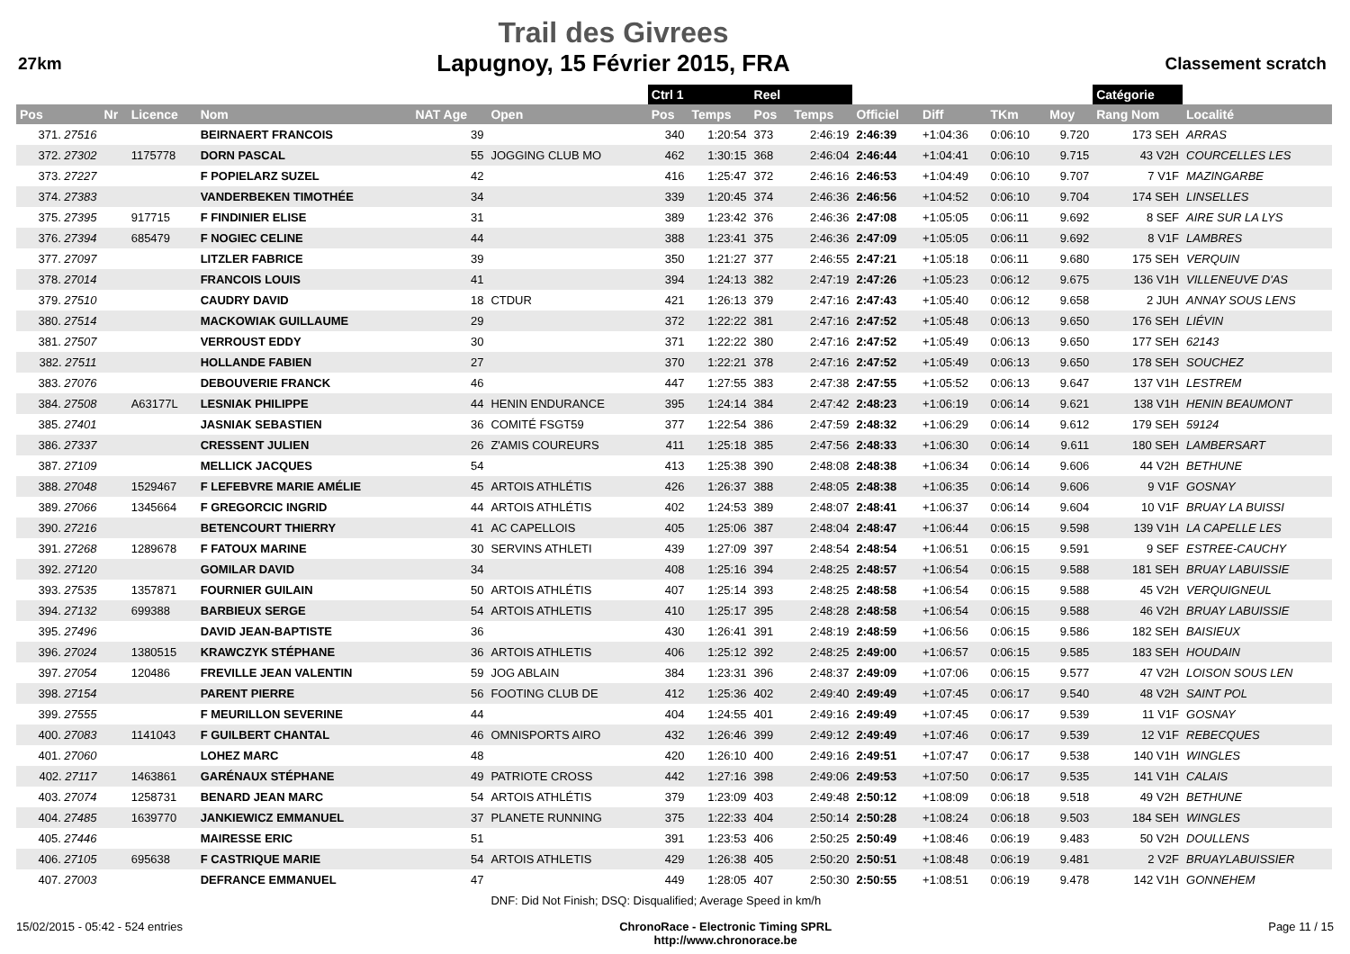27km
Trail des Givrees
Lapugnoy, 15 Février 2015, FRA
Classement scratch
| | | | | | | Ctrl 1 | | Reel | | | | | | Catégorie | |
| --- | --- | --- | --- | --- | --- | --- | --- | --- | --- | --- | --- | --- | --- | --- | --- |
| Pos | Nr | Licence | Nom | NAT Age | Open | Pos | Temps | Pos | Temps | Officiel | Diff | TKm | Moy | Rang Nom | Localité |
| 371. 27516 | | | BEIRNAERT FRANCOIS | 39 | | 340 | 1:20:54 | 373 | 2:46:19 | 2:46:39 | +1:04:36 | 0:06:10 | 9.720 | 173 SEH | ARRAS |
| 372. 27302 | | 1175778 | DORN PASCAL | 55 | JOGGING CLUB MO | 462 | 1:30:15 | 368 | 2:46:04 | 2:46:44 | +1:04:41 | 0:06:10 | 9.715 | 43 V2H | COURCELLES LES |
| 373. 27227 | | | F POPIELARZ SUZEL | 42 | | 416 | 1:25:47 | 372 | 2:46:16 | 2:46:53 | +1:04:49 | 0:06:10 | 9.707 | 7 V1F | MAZINGARBE |
| 374. 27383 | | | VANDERBEKEN TIMOTHÉE | 34 | | 339 | 1:20:45 | 374 | 2:46:36 | 2:46:56 | +1:04:52 | 0:06:10 | 9.704 | 174 SEH | LINSELLES |
| 375. 27395 | | 917715 | F FINDINIER ELISE | 31 | | 389 | 1:23:42 | 376 | 2:46:36 | 2:47:08 | +1:05:05 | 0:06:11 | 9.692 | 8 SEF | AIRE SUR LA LYS |
| 376. 27394 | | 685479 | F NOGIEC CELINE | 44 | | 388 | 1:23:41 | 375 | 2:46:36 | 2:47:09 | +1:05:05 | 0:06:11 | 9.692 | 8 V1F | LAMBRES |
| 377. 27097 | | | LITZLER FABRICE | 39 | | 350 | 1:21:27 | 377 | 2:46:55 | 2:47:21 | +1:05:18 | 0:06:11 | 9.680 | 175 SEH | VERQUIN |
| 378. 27014 | | | FRANCOIS LOUIS | 41 | | 394 | 1:24:13 | 382 | 2:47:19 | 2:47:26 | +1:05:23 | 0:06:12 | 9.675 | 136 V1H | VILLENEUVE D'AS |
| 379. 27510 | | | CAUDRY DAVID | 18 | CTDUR | 421 | 1:26:13 | 379 | 2:47:16 | 2:47:43 | +1:05:40 | 0:06:12 | 9.658 | 2 JUH | ANNAY SOUS LENS |
| 380. 27514 | | | MACKOWIAK GUILLAUME | 29 | | 372 | 1:22:22 | 381 | 2:47:16 | 2:47:52 | +1:05:48 | 0:06:13 | 9.650 | 176 SEH | LIÉVIN |
| 381. 27507 | | | VERROUST EDDY | 30 | | 371 | 1:22:22 | 380 | 2:47:16 | 2:47:52 | +1:05:49 | 0:06:13 | 9.650 | 177 SEH | 62143 |
| 382. 27511 | | | HOLLANDE FABIEN | 27 | | 370 | 1:22:21 | 378 | 2:47:16 | 2:47:52 | +1:05:49 | 0:06:13 | 9.650 | 178 SEH | SOUCHEZ |
| 383. 27076 | | | DEBOUVERIE FRANCK | 46 | | 447 | 1:27:55 | 383 | 2:47:38 | 2:47:55 | +1:05:52 | 0:06:13 | 9.647 | 137 V1H | LESTREM |
| 384. 27508 | | A63177L | LESNIAK PHILIPPE | 44 | HENIN ENDURANCE | 395 | 1:24:14 | 384 | 2:47:42 | 2:48:23 | +1:06:19 | 0:06:14 | 9.621 | 138 V1H | HENIN BEAUMONT |
| 385. 27401 | | | JASNIAK SEBASTIEN | 36 | COMITÉ FSGT59 | 377 | 1:22:54 | 386 | 2:47:59 | 2:48:32 | +1:06:29 | 0:06:14 | 9.612 | 179 SEH | 59124 |
| 386. 27337 | | | CRESSENT JULIEN | 26 | Z'AMIS COUREURS | 411 | 1:25:18 | 385 | 2:47:56 | 2:48:33 | +1:06:30 | 0:06:14 | 9.611 | 180 SEH | LAMBERSART |
| 387. 27109 | | | MELLICK JACQUES | 54 | | 413 | 1:25:38 | 390 | 2:48:08 | 2:48:38 | +1:06:34 | 0:06:14 | 9.606 | 44 V2H | BETHUNE |
| 388. 27048 | | 1529467 | F LEFEBVRE MARIE AMÉLIE | 45 | ARTOIS ATHLÉTIS | 426 | 1:26:37 | 388 | 2:48:05 | 2:48:38 | +1:06:35 | 0:06:14 | 9.606 | 9 V1F | GOSNAY |
| 389. 27066 | | 1345664 | F GREGORCIC INGRID | 44 | ARTOIS ATHLÉTIS | 402 | 1:24:53 | 389 | 2:48:07 | 2:48:41 | +1:06:37 | 0:06:14 | 9.604 | 10 V1F | BRUAY LA BUISSI |
| 390. 27216 | | | BETENCOURT THIERRY | 41 | AC CAPELLOIS | 405 | 1:25:06 | 387 | 2:48:04 | 2:48:47 | +1:06:44 | 0:06:15 | 9.598 | 139 V1H | LA CAPELLE LES |
| 391. 27268 | | 1289678 | F FATOUX MARINE | 30 | SERVINS ATHLETI | 439 | 1:27:09 | 397 | 2:48:54 | 2:48:54 | +1:06:51 | 0:06:15 | 9.591 | 9 SEF | ESTREE-CAUCHY |
| 392. 27120 | | | GOMILAR DAVID | 34 | | 408 | 1:25:16 | 394 | 2:48:25 | 2:48:57 | +1:06:54 | 0:06:15 | 9.588 | 181 SEH | BRUAY LABUISSIE |
| 393. 27535 | | 1357871 | FOURNIER GUILAIN | 50 | ARTOIS ATHLÉTIS | 407 | 1:25:14 | 393 | 2:48:25 | 2:48:58 | +1:06:54 | 0:06:15 | 9.588 | 45 V2H | VERQUIGNEUL |
| 394. 27132 | | 699388 | BARBIEUX SERGE | 54 | ARTOIS ATHLETIS | 410 | 1:25:17 | 395 | 2:48:28 | 2:48:58 | +1:06:54 | 0:06:15 | 9.588 | 46 V2H | BRUAY LABUISSIE |
| 395. 27496 | | | DAVID JEAN-BAPTISTE | 36 | | 430 | 1:26:41 | 391 | 2:48:19 | 2:48:59 | +1:06:56 | 0:06:15 | 9.586 | 182 SEH | BAISIEUX |
| 396. 27024 | | 1380515 | KRAWCZYK STÉPHANE | 36 | ARTOIS ATHLETIS | 406 | 1:25:12 | 392 | 2:48:25 | 2:49:00 | +1:06:57 | 0:06:15 | 9.585 | 183 SEH | HOUDAIN |
| 397. 27054 | | 120486 | FREVILLE JEAN VALENTIN | 59 | JOG ABLAIN | 384 | 1:23:31 | 396 | 2:48:37 | 2:49:09 | +1:07:06 | 0:06:15 | 9.577 | 47 V2H | LOISON SOUS LEN |
| 398. 27154 | | | PARENT PIERRE | 56 | FOOTING CLUB DE | 412 | 1:25:36 | 402 | 2:49:40 | 2:49:49 | +1:07:45 | 0:06:17 | 9.540 | 48 V2H | SAINT POL |
| 399. 27555 | | | F MEURILLON SEVERINE | 44 | | 404 | 1:24:55 | 401 | 2:49:16 | 2:49:49 | +1:07:45 | 0:06:17 | 9.539 | 11 V1F | GOSNAY |
| 400. 27083 | | 1141043 | F GUILBERT CHANTAL | 46 | OMNISPORTS AIRO | 432 | 1:26:46 | 399 | 2:49:12 | 2:49:49 | +1:07:46 | 0:06:17 | 9.539 | 12 V1F | REBECQUES |
| 401. 27060 | | | LOHEZ MARC | 48 | | 420 | 1:26:10 | 400 | 2:49:16 | 2:49:51 | +1:07:47 | 0:06:17 | 9.538 | 140 V1H | WINGLES |
| 402. 27117 | | 1463861 | GARÉNAUX STÉPHANE | 49 | PATRIOTE CROSS | 442 | 1:27:16 | 398 | 2:49:06 | 2:49:53 | +1:07:50 | 0:06:17 | 9.535 | 141 V1H | CALAIS |
| 403. 27074 | | 1258731 | BENARD JEAN MARC | 54 | ARTOIS ATHLÉTIS | 379 | 1:23:09 | 403 | 2:49:48 | 2:50:12 | +1:08:09 | 0:06:18 | 9.518 | 49 V2H | BETHUNE |
| 404. 27485 | | 1639770 | JANKIEWICZ EMMANUEL | 37 | PLANETE RUNNING | 375 | 1:22:33 | 404 | 2:50:14 | 2:50:28 | +1:08:24 | 0:06:18 | 9.503 | 184 SEH | WINGLES |
| 405. 27446 | | | MAIRESSE ERIC | 51 | | 391 | 1:23:53 | 406 | 2:50:25 | 2:50:49 | +1:08:46 | 0:06:19 | 9.483 | 50 V2H | DOULLENS |
| 406. 27105 | | 695638 | F CASTRIQUE MARIE | 54 | ARTOIS ATHLETIS | 429 | 1:26:38 | 405 | 2:50:20 | 2:50:51 | +1:08:48 | 0:06:19 | 9.481 | 2 V2F | BRUAYLABUISSIER |
| 407. 27003 | | | DEFRANCE EMMANUEL | 47 | | 449 | 1:28:05 | 407 | 2:50:30 | 2:50:55 | +1:08:51 | 0:06:19 | 9.478 | 142 V1H | GONNEHEM |
| | | | | | DNF: Did Not Finish; DSQ: Disqualified; Average Speed in km/h | | | | | | | | | | |
15/02/2015 - 05:42 - 524 entries
ChronoRace - Electronic Timing SPRL
http://www.chronorace.be
Page 11 / 15